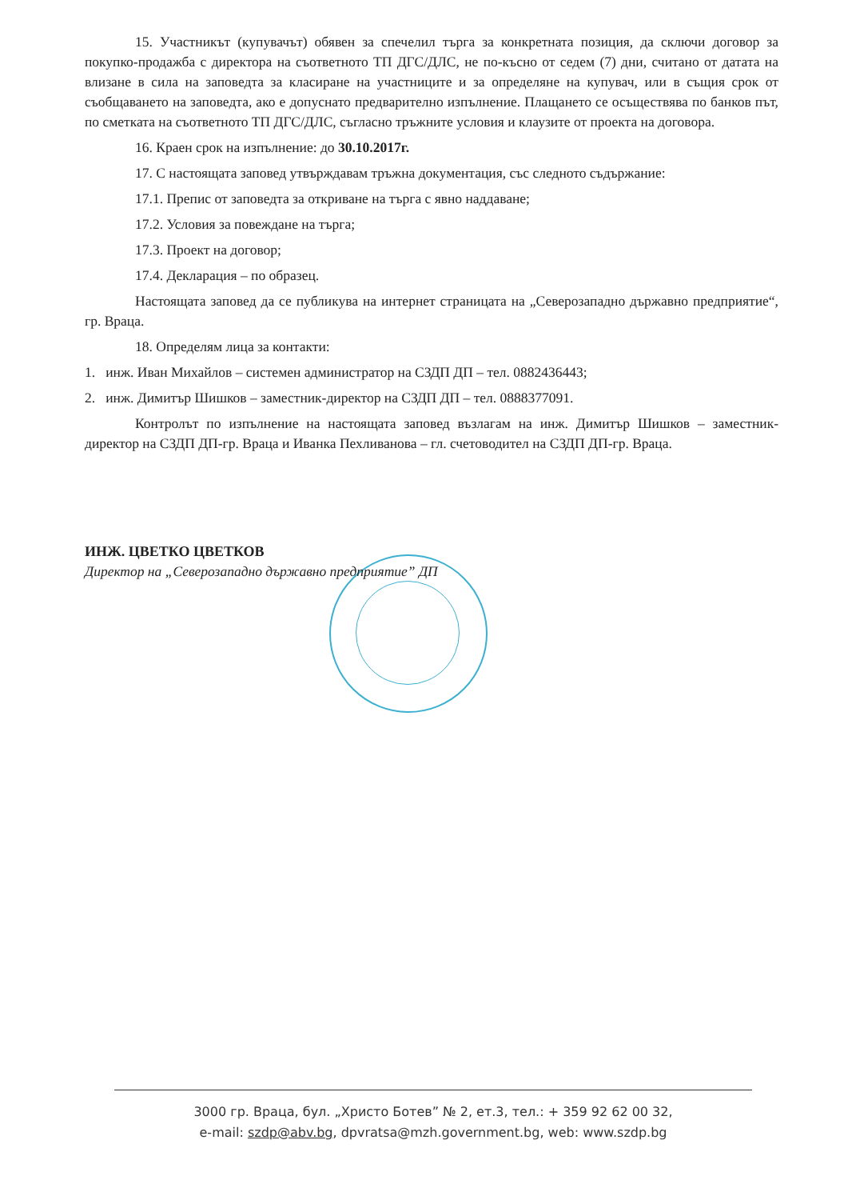15. Участникът (купувачът) обявен за спечелил търга за конкретната позиция, да сключи договор за покупко-продажба с директора на съответното ТП ДГС/ДЛС, не по-късно от седем (7) дни, считано от датата на влизане в сила на заповедта за класиране на участниците и за определяне на купувач, или в същия срок от съобщаването на заповедта, ако е допуснато предварително изпълнение. Плащането се осъществява по банков път, по сметката на съответното ТП ДГС/ДЛС, съгласно тръжните условия и клаузите от проекта на договора.
16. Краен срок на изпълнение: до 30.10.2017г.
17. С настоящата заповед утвърждавам тръжна документация, със следното съдържание:
17.1. Препис от заповедта за откриване на търга с явно наддаване;
17.2. Условия за повеждане на търга;
17.3. Проект на договор;
17.4. Декларация – по образец.
Настоящата заповед да се публикува на интернет страницата на „Северозападно държавно предприятие“, гр. Враца.
18. Определям лица за контакти:
1. инж. Иван Михайлов – системен администратор на СЗДП ДП – тел. 0882436443;
2. инж. Димитър Шишков – заместник-директор на СЗДП ДП – тел. 0888377091.
Контролът по изпълнение на настоящата заповед възлагам на инж. Димитър Шишков – заместник-директор на СЗДП ДП-гр. Враца и Иванка Пехливанова – гл. счетоводител на СЗДП ДП-гр. Враца.
ИНЖ. ЦВЕТКО ЦВЕТКОВ
Директор на „Северозападно държавно предприятие” ДП
3000 гр. Враца, бул. „Христо Ботев” № 2, ет.3, тел.: + 359 92 62 00 32,
e-mail: szdp@abv.bg, dpvratsa@mzh.government.bg, web: www.szdp.bg